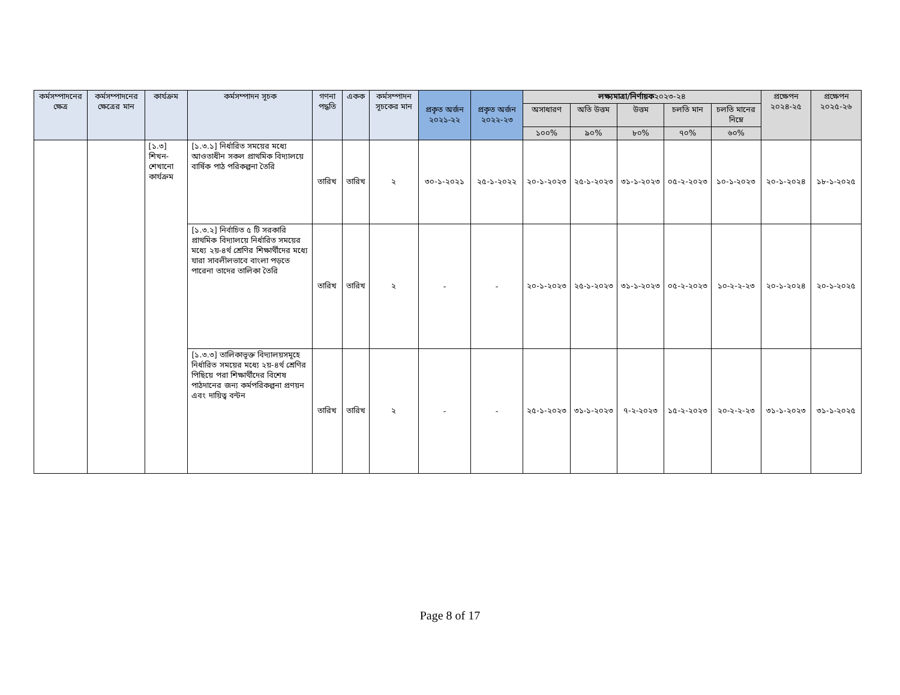| কর্মসম্পাদনের ক্ষেত্র | কর্মসম্পাদনের ক্ষেত্রের মান | কার্যক্রম | কর্মসম্পাদন সূচক | গণনা পদ্ধতি | একক | কর্মসম্পাদন সূচকের মান | প্রকৃত অর্জন ২০২১-২২ | প্রকৃত অর্জন ২০২২-২৩ | লক্ষ্যমাত্রা/নির্ণায়ক ২০২৩-২৪ | | | | | প্রক্ষেপন ২০২৪-২৫ | প্রক্ষেপন ২০২৫-২৬ |
| --- | --- | --- | --- | --- | --- | --- | --- | --- | --- | --- | --- | --- | --- | --- | --- |
| | | | | | | | | | অসাধারণ | অতি উত্তম | উত্তম | চলতি মান | চলতি মানের নিম্নে | | |
| | | | | | | | | | ১০০% | ৯০% | ৮০% | ৭০% | ৬০% | | |
| | | [১.৩] শিখন-শেখানো কার্যক্রম | [১.৩.১] নির্ধারিত সময়ের মধ্যে আওতাধীন সকল প্রাথমিক বিদ্যালয়ে বার্ষিক পাঠ পরিকল্পনা তৈরি | তারিখ | তারিখ | ২ | ৩০-১-২০২১ | ২৫-১-২০২২ | ২০-১-২০২৩ | ২৫-১-২০২৩ | ৩১-১-২০২৩ | ০৫-২-২০২৩ | ১০-১-২০২৩ | ২০-১-২০২৪ | ১৮-১-২০২৫ |
| | | | [১.৩.২] নির্বাচিত ৫ টি সরকারি প্রাথমিক বিদ্যালয়ে নির্ধারিত সময়ের মধ্যে ২য়-৪র্থ শ্রেণির শিক্ষার্থীদের মধ্যে যারা সাবলীলভাবে বাংলা পড়তে পারেনা তাদের তালিকা তৈরি | তারিখ | তারিখ | ২ | - | - | ২০-১-২০২৩ | ২৫-১-২০২৩ | ৩১-১-২০২৩ | ০৫-২-২০২৩ | ১০-২-২-২৩ | ২০-১-২০২৪ | ২০-১-২০২৫ |
| | | | [১.৩.৩] তালিকাভূক্ত বিদ্যালয়সমূহে নির্ধারিত সময়ের মধ্যে ২য়-৪র্থ শ্রেণির পিছিয়ে পরা শিক্ষার্থীদের বিশেষ পাঠদানের জন্য কর্মপরিকল্পনা প্রণয়ন এবং দায়িত্ব বন্টন | তারিখ | তারিখ | ২ | - | - | ২৫-১-২০২৩ | ৩১-১-২০২৩ | ৭-২-২০২৩ | ১৫-২-২০২৩ | ২০-২-২-২৩ | ৩১-১-২০২৩ | ৩১-১-২০২৫ |
Page 8 of 17